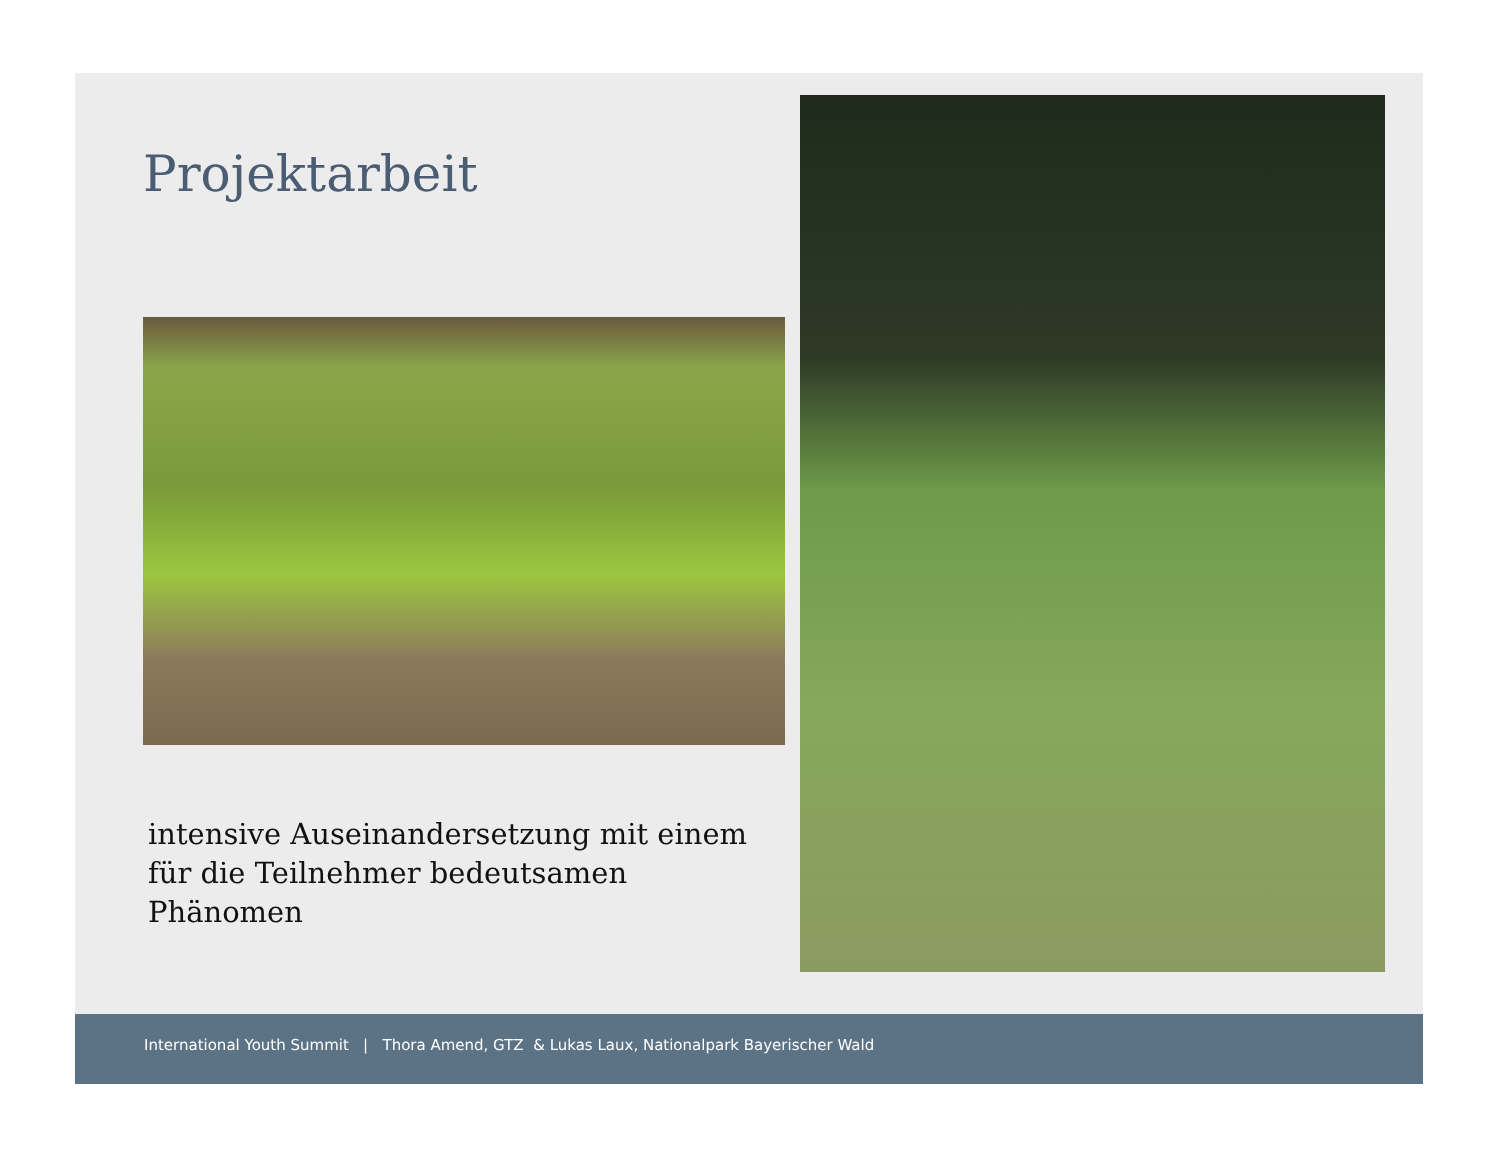Projektarbeit
intensive Auseinandersetzung mit einem
für die Teilnehmer bedeutsamen
Phänomen
International Youth Summit | Thora Amend, GTZ & Lukas Laux, Nationalpark Bayerischer Wald